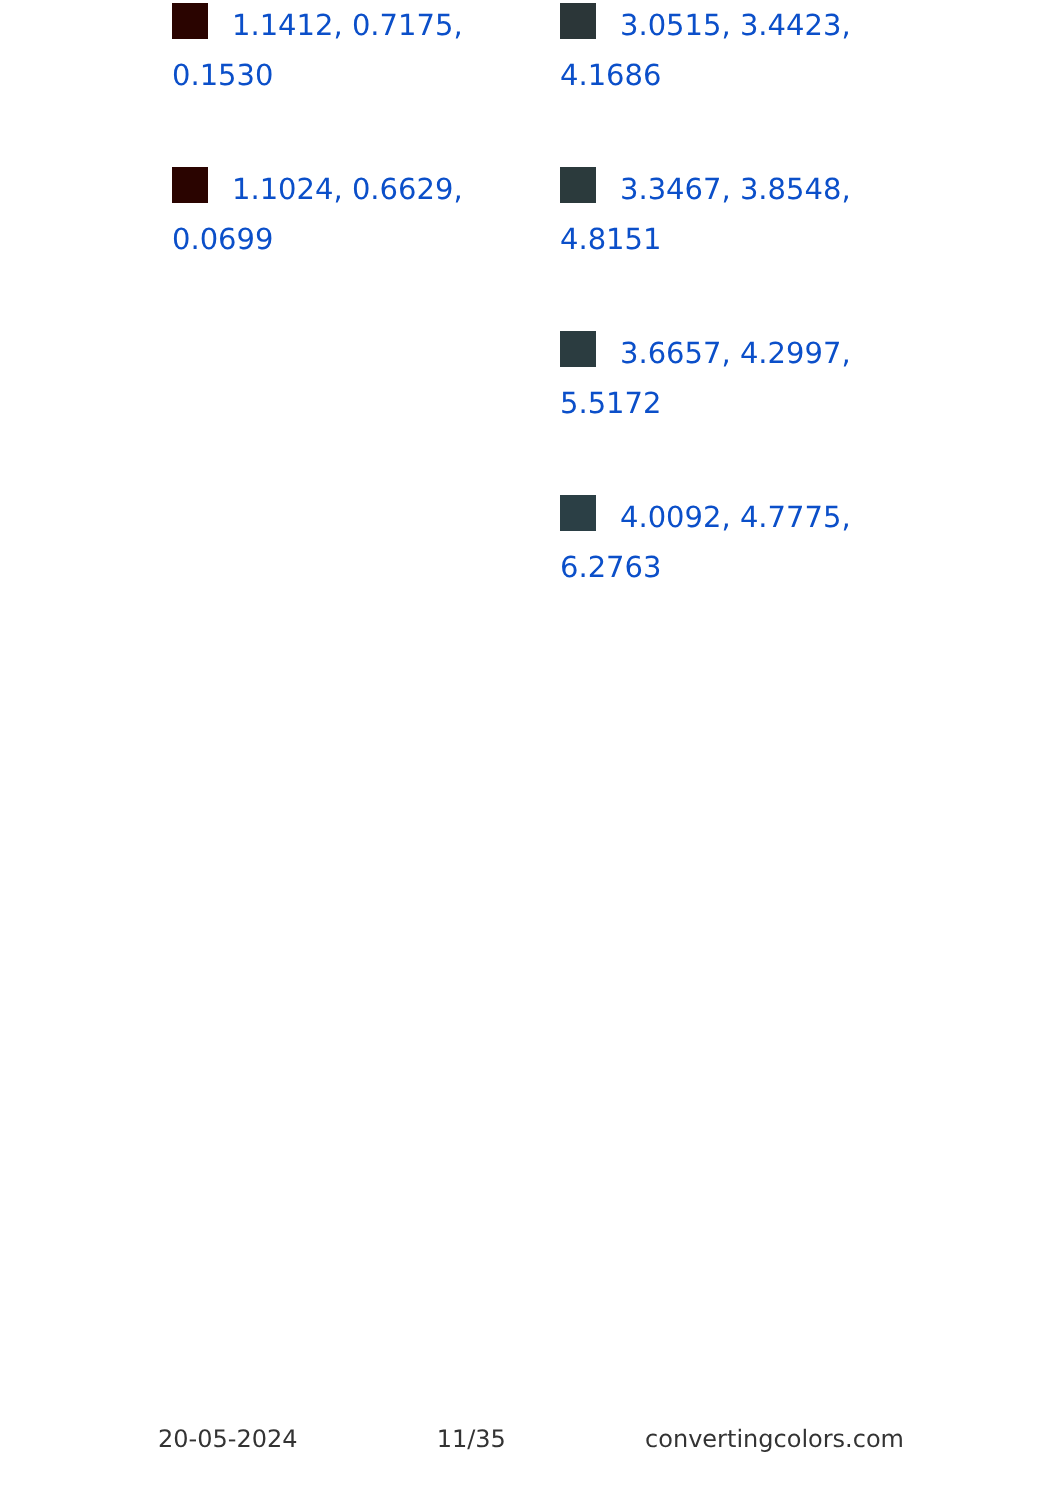1.1412, 0.7175, 0.1530
1.1024, 0.6629, 0.0699
3.0515, 3.4423, 4.1686
3.3467, 3.8548, 4.8151
3.6657, 4.2997, 5.5172
4.0092, 4.7775, 6.2763
20-05-2024 11/35 convertingcolors.com